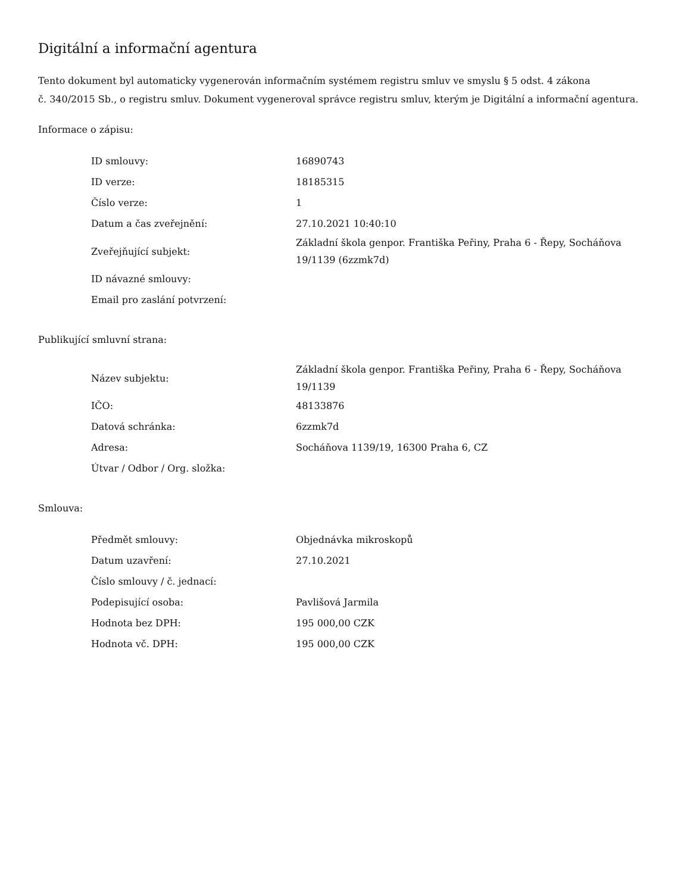Digitální a informační agentura
Tento dokument byl automaticky vygenerován informačním systémem registru smluv ve smyslu § 5 odst. 4 zákona
č. 340/2015 Sb., o registru smluv. Dokument vygeneroval správce registru smluv, kterým je Digitální a informační agentura.
Informace o zápisu:
| ID smlouvy: | 16890743 |
| ID verze: | 18185315 |
| Číslo verze: | 1 |
| Datum a čas zveřejnění: | 27.10.2021 10:40:10 |
| Zveřejňující subjekt: | Základní škola genpor. Františka Peřiny, Praha 6 - Řepy, Socháňova 19/1139 (6zzmk7d) |
| ID návazné smlouvy: | |
| Email pro zaslání potvrzení: | |
Publikující smluvní strana:
| Název subjektu: | Základní škola genpor. Františka Peřiny, Praha 6 - Řepy, Socháňova 19/1139 |
| IČO: | 48133876 |
| Datová schránka: | 6zzmk7d |
| Adresa: | Socháňova 1139/19, 16300 Praha 6, CZ |
| Útvar / Odbor / Org. složka: | |
Smlouva:
| Předmět smlouvy: | Objednávka mikroskopů |
| Datum uzavření: | 27.10.2021 |
| Číslo smlouvy / č. jednací: | |
| Podepisující osoba: | Pavlišová Jarmila |
| Hodnota bez DPH: | 195 000,00 CZK |
| Hodnota vč. DPH: | 195 000,00 CZK |